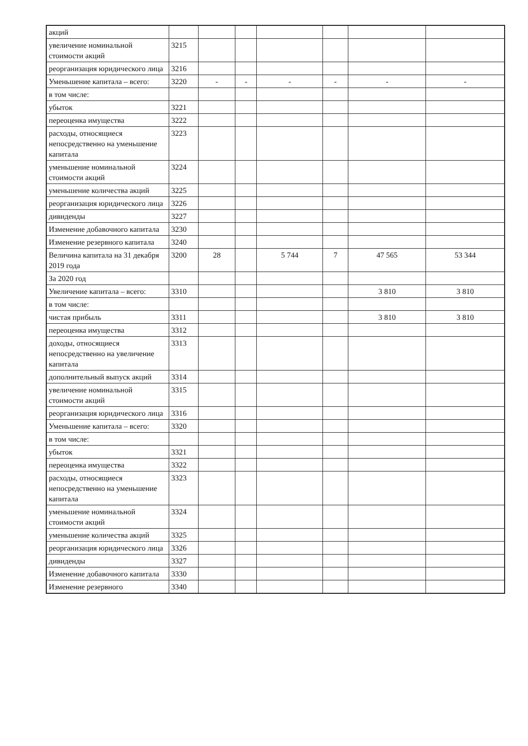| акций | | | | | | | |
| увеличение номинальной стоимости акций | 3215 | | | | | | |
| реорганизация юридического лица | 3216 | | | | | | |
| Уменьшение капитала – всего: | 3220 | - | - | - | - | - | - |
| в том числе: | | | | | | | |
| убыток | 3221 | | | | | | |
| переоценка имущества | 3222 | | | | | | |
| расходы, относящиеся непосредственно на уменьшение капитала | 3223 | | | | | | |
| уменьшение номинальной стоимости акций | 3224 | | | | | | |
| уменьшение количества акций | 3225 | | | | | | |
| реорганизация юридического лица | 3226 | | | | | | |
| дивиденды | 3227 | | | | | | |
| Изменение добавочного капитала | 3230 | | | | | | |
| Изменение резервного капитала | 3240 | | | | | | |
| Величина капитала на 31 декабря 2019 года | 3200 | 28 | | 5 744 | 7 | 47 565 | 53 344 |
| За 2020 год | | | | | | | |
| Увеличение капитала – всего: | 3310 | | | | | 3 810 | 3 810 |
| в том числе: | | | | | | | |
| чистая прибыль | 3311 | | | | | 3 810 | 3 810 |
| переоценка имущества | 3312 | | | | | | |
| доходы, относящиеся непосредственно на увеличение капитала | 3313 | | | | | | |
| дополнительный выпуск акций | 3314 | | | | | | |
| увеличение номинальной стоимости акций | 3315 | | | | | | |
| реорганизация юридического лица | 3316 | | | | | | |
| Уменьшение капитала – всего: | 3320 | | | | | | |
| в том числе: | | | | | | | |
| убыток | 3321 | | | | | | |
| переоценка имущества | 3322 | | | | | | |
| расходы, относящиеся непосредственно на уменьшение капитала | 3323 | | | | | | |
| уменьшение номинальной стоимости акций | 3324 | | | | | | |
| уменьшение количества акций | 3325 | | | | | | |
| реорганизация юридического лица | 3326 | | | | | | |
| дивиденды | 3327 | | | | | | |
| Изменение добавочного капитала | 3330 | | | | | | |
| Изменение резервного | 3340 | | | | | | |